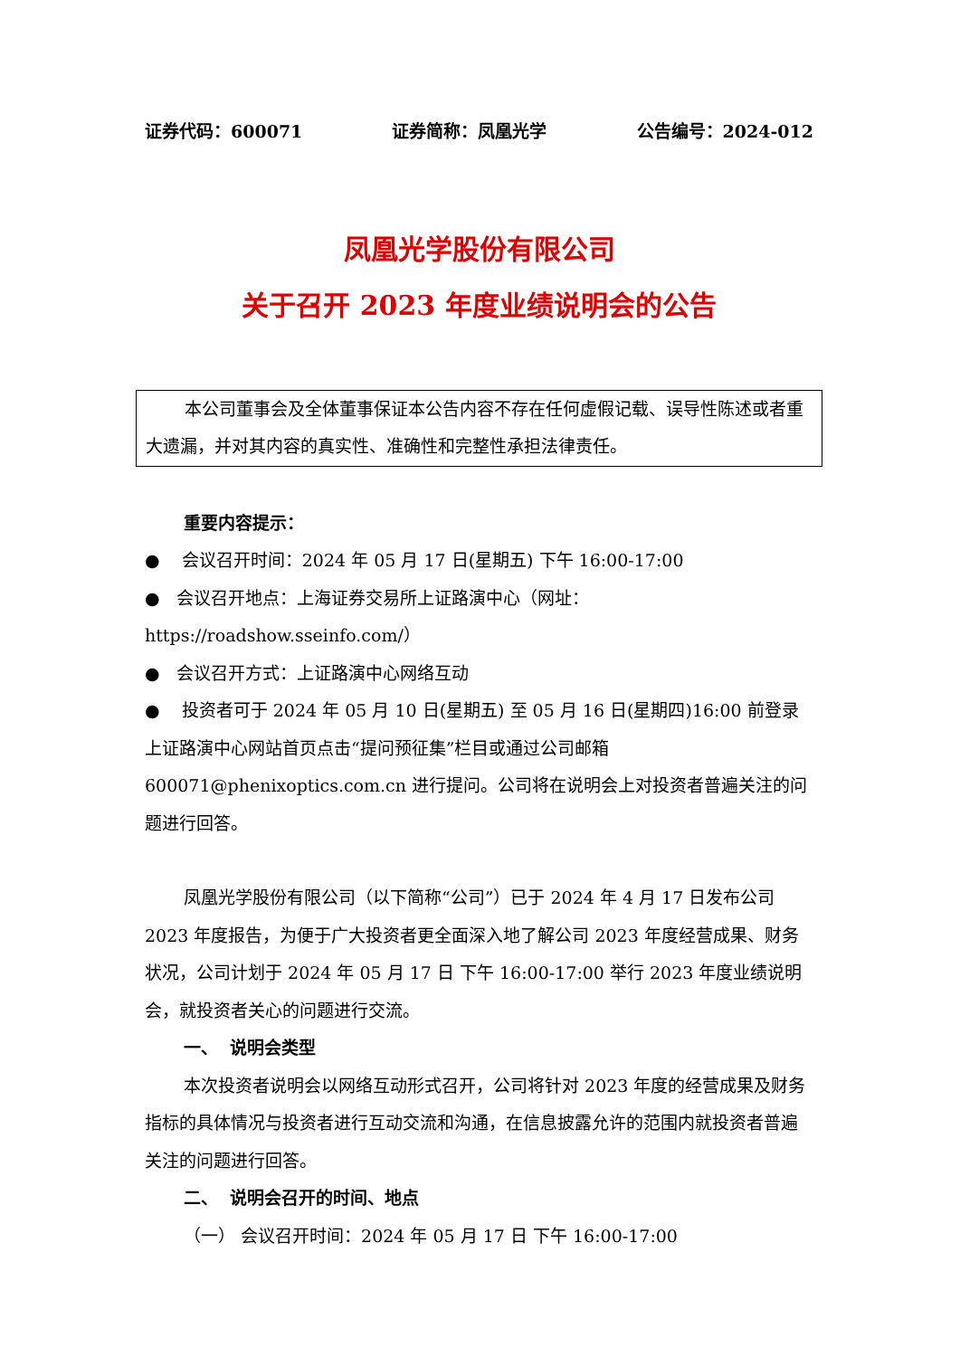证券代码：600071 证券简称：凤凰光学 公告编号：2024-012
凤凰光学股份有限公司
关于召开 2023 年度业绩说明会的公告
本公司董事会及全体董事保证本公告内容不存在任何虚假记载、误导性陈述或者重大遗漏，并对其内容的真实性、准确性和完整性承担法律责任。
重要内容提示：
● 会议召开时间：2024 年 05 月 17 日(星期五) 下午 16:00-17:00
● 会议召开地点：上海证券交易所上证路演中心（网址：https://roadshow.sseinfo.com/）
● 会议召开方式：上证路演中心网络互动
● 投资者可于 2024 年 05 月 10 日(星期五) 至 05 月 16 日(星期四)16:00 前登录上证路演中心网站首页点击“提问预征集”栏目或通过公司邮箱 600071@phenixoptics.com.cn 进行提问。公司将在说明会上对投资者普遍关注的问题进行回答。
凤凰光学股份有限公司（以下简称“公司”）已于 2024 年 4 月 17 日发布公司 2023 年度报告，为便于广大投资者更全面深入地了解公司 2023 年度经营成果、财务状况，公司计划于 2024 年 05 月 17 日 下午 16:00-17:00 举行 2023 年度业绩说明会，就投资者关心的问题进行交流。
一、 说明会类型
本次投资者说明会以网络互动形式召开，公司将针对 2023 年度的经营成果及财务指标的具体情况与投资者进行互动交流和沟通，在信息披露允许的范围内就投资者普遍关注的问题进行回答。
二、 说明会召开的时间、地点
（一） 会议召开时间：2024 年 05 月 17 日 下午 16:00-17:00